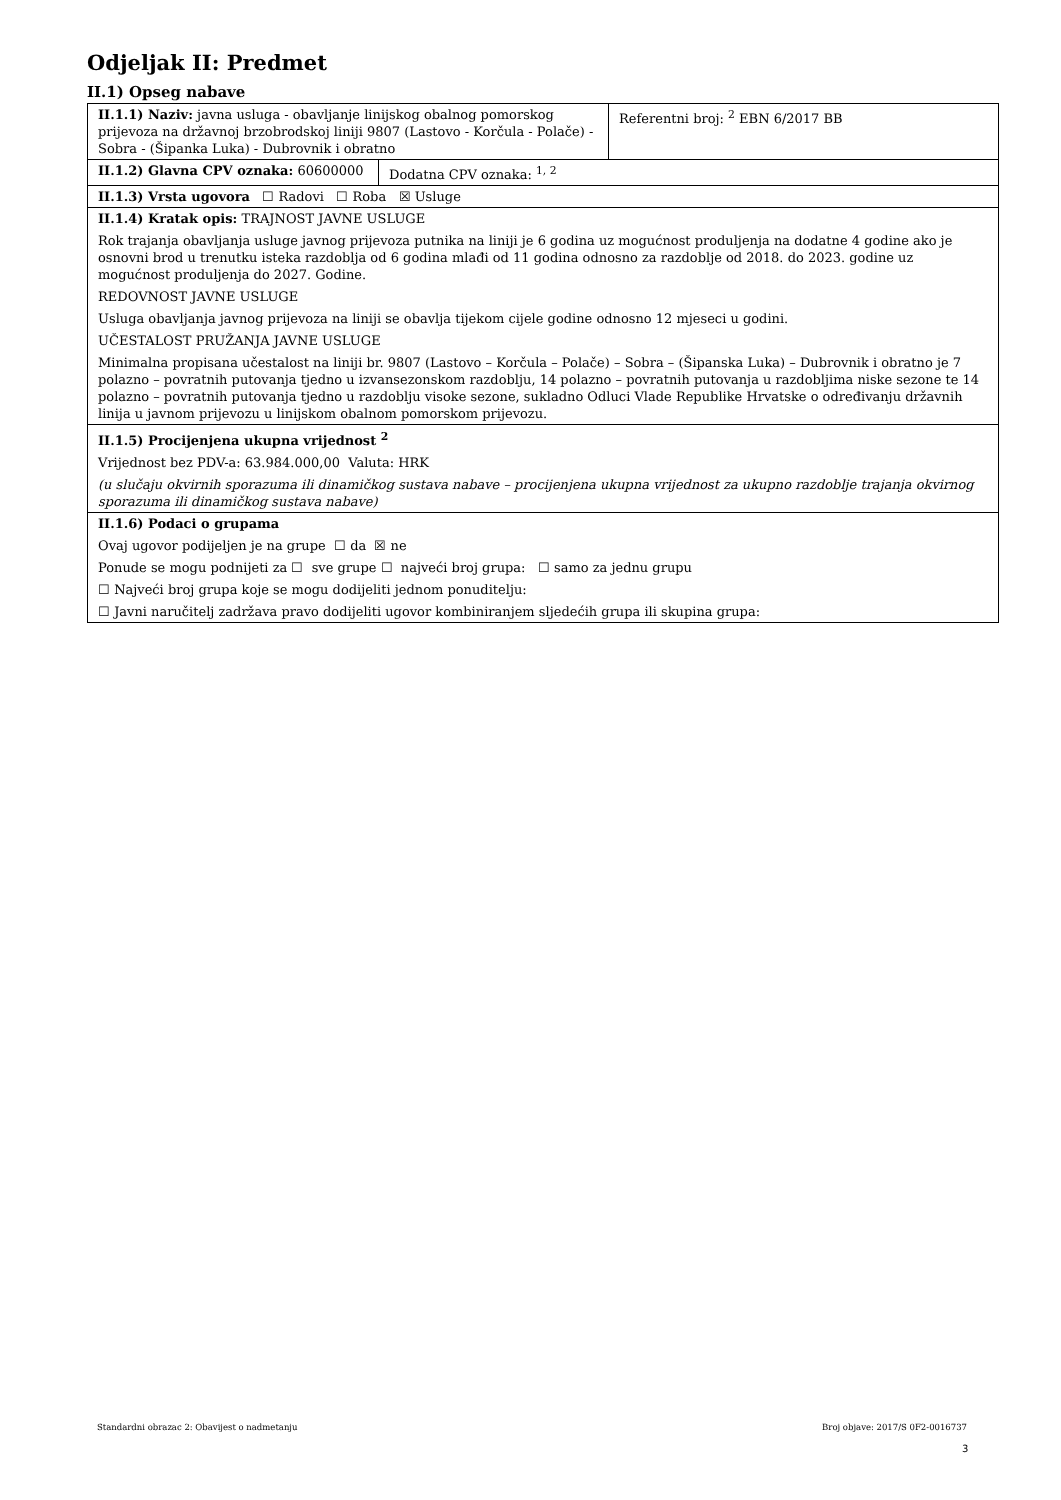Odjeljak II: Predmet
II.1) Opseg nabave
| II.1.1) Naziv: javna usluga - obavljanje linijskog obalnog pomorskog prijevoza na državnoj brzobrodskoj liniji 9807 (Lastovo - Korčula - Polače) - Sobra - (Šipanka Luka) - Dubrovnik i obratno | Referentni broj: <sup>2</sup> EBN 6/2017 BB |
| / II.1.2) Glavna CPV oznaka: 60600000 / Dodatna CPV oznaka: <sup>1, 2</sup> / | |
| II.1.3) Vrsta ugovora ☐ Radovi ☐ Roba ☒ Usluge | |
| II.1.4) Kratak opis: TRAJNOST JAVNE USLUGE Rok trajanja obavljanja usluge javnog prijevoza putnika na liniji je 6 godina uz mogućnost produljenja na dodatne 4 godine ako je osnovni brod u trenutku isteka razdoblja od 6 godina mlađi od 11 godina odnosno za razdoblje od 2018. do 2023. godine uz mogućnost produljenja do 2027. Godine. REDOVNOST JAVNE USLUGE Usluga obavljanja javnog prijevoza na liniji se obavlja tijekom cijele godine odnosno 12 mjeseci u godini. UČESTALOST PRUŽANJA JAVNE USLUGE Minimalna propisana učestalost na liniji br. 9807 (Lastovo – Korčula – Polače) – Sobra – (Šipanska Luka) – Dubrovnik i obratno je 7 polazno – povratnih putovanja tjedno u izvansezonskom razdoblju, 14 polazno – povratnih putovanja u razdobljima niske sezone te 14 polazno – povratnih putovanja tjedno u razdoblju visoke sezone, sukladno Odluci Vlade Republike Hrvatske o određivanju državnih linija u javnom prijevozu u linijskom obalnom pomorskom prijevozu. | |
| II.1.5) Procijenjena ukupna vrijednost <sup>2</sup> Vrijednost bez PDV-a: 63.984.000,00 Valuta: HRK (u slučaju okvirnih sporazuma ili dinamičkog sustava nabave – procijenjena ukupna vrijednost za ukupno razdoblje trajanja okvirnog sporazuma ili dinamičkog sustava nabave) | |
| II.1.6) Podaci o grupama Ovaj ugovor podijeljen je na grupe ☐ da ☒ ne Ponude se mogu podnijeti za ☐ sve grupe ☐ najveći broj grupa: ☐ samo za jednu grupu ☐ Najveći broj grupa koje se mogu dodijeliti jednom ponuditelju: ☐ Javni naručitelj zadržava pravo dodijeliti ugovor kombiniranjem sljedećih grupa ili skupina grupa: | |
Standardni obrazac 2: Obavijest o nadmetanju Broj objave: 2017/S 0F2-0016737
3